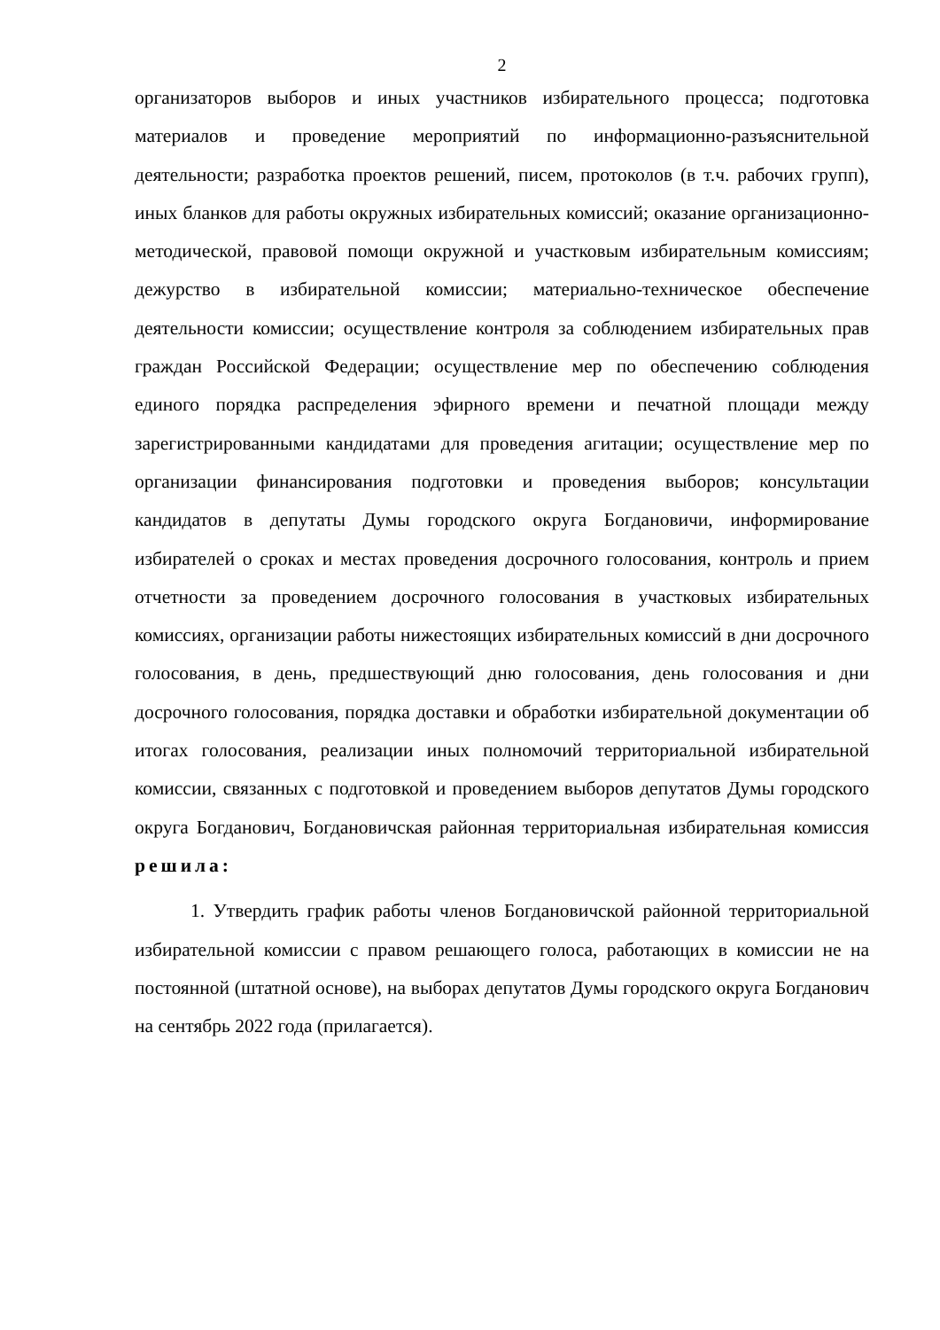2
организаторов выборов и иных участников избирательного процесса; подготовка материалов и проведение мероприятий по информационно-разъяснительной деятельности; разработка проектов решений, писем, протоколов (в т.ч. рабочих групп), иных бланков для работы окружных избирательных комиссий; оказание организационно-методической, правовой помощи окружной и участковым избирательным комиссиям; дежурство в избирательной комиссии; материально-техническое обеспечение деятельности комиссии; осуществление контроля за соблюдением избирательных прав граждан Российской Федерации; осуществление мер по обеспечению соблюдения единого порядка распределения эфирного времени и печатной площади между зарегистрированными кандидатами для проведения агитации; осуществление мер по организации финансирования подготовки и проведения выборов; консультации кандидатов в депутаты Думы городского округа Богдановичи, информирование избирателей о сроках и местах проведения досрочного голосования, контроль и прием отчетности за проведением досрочного голосования в участковых избирательных комиссиях, организации работы нижестоящих избирательных комиссий в дни досрочного голосования, в день, предшествующий дню голосования, день голосования и дни досрочного голосования, порядка доставки и обработки избирательной документации об итогах голосования, реализации иных полномочий территориальной избирательной комиссии, связанных с подготовкой и проведением выборов депутатов Думы городского округа Богданович, Богдановичская районная территориальная избирательная комиссия решила:
1. Утвердить график работы членов Богдановичской районной территориальной избирательной комиссии с правом решающего голоса, работающих в комиссии не на постоянной (штатной основе), на выборах депутатов Думы городского округа Богданович на сентябрь 2022 года (прилагается).